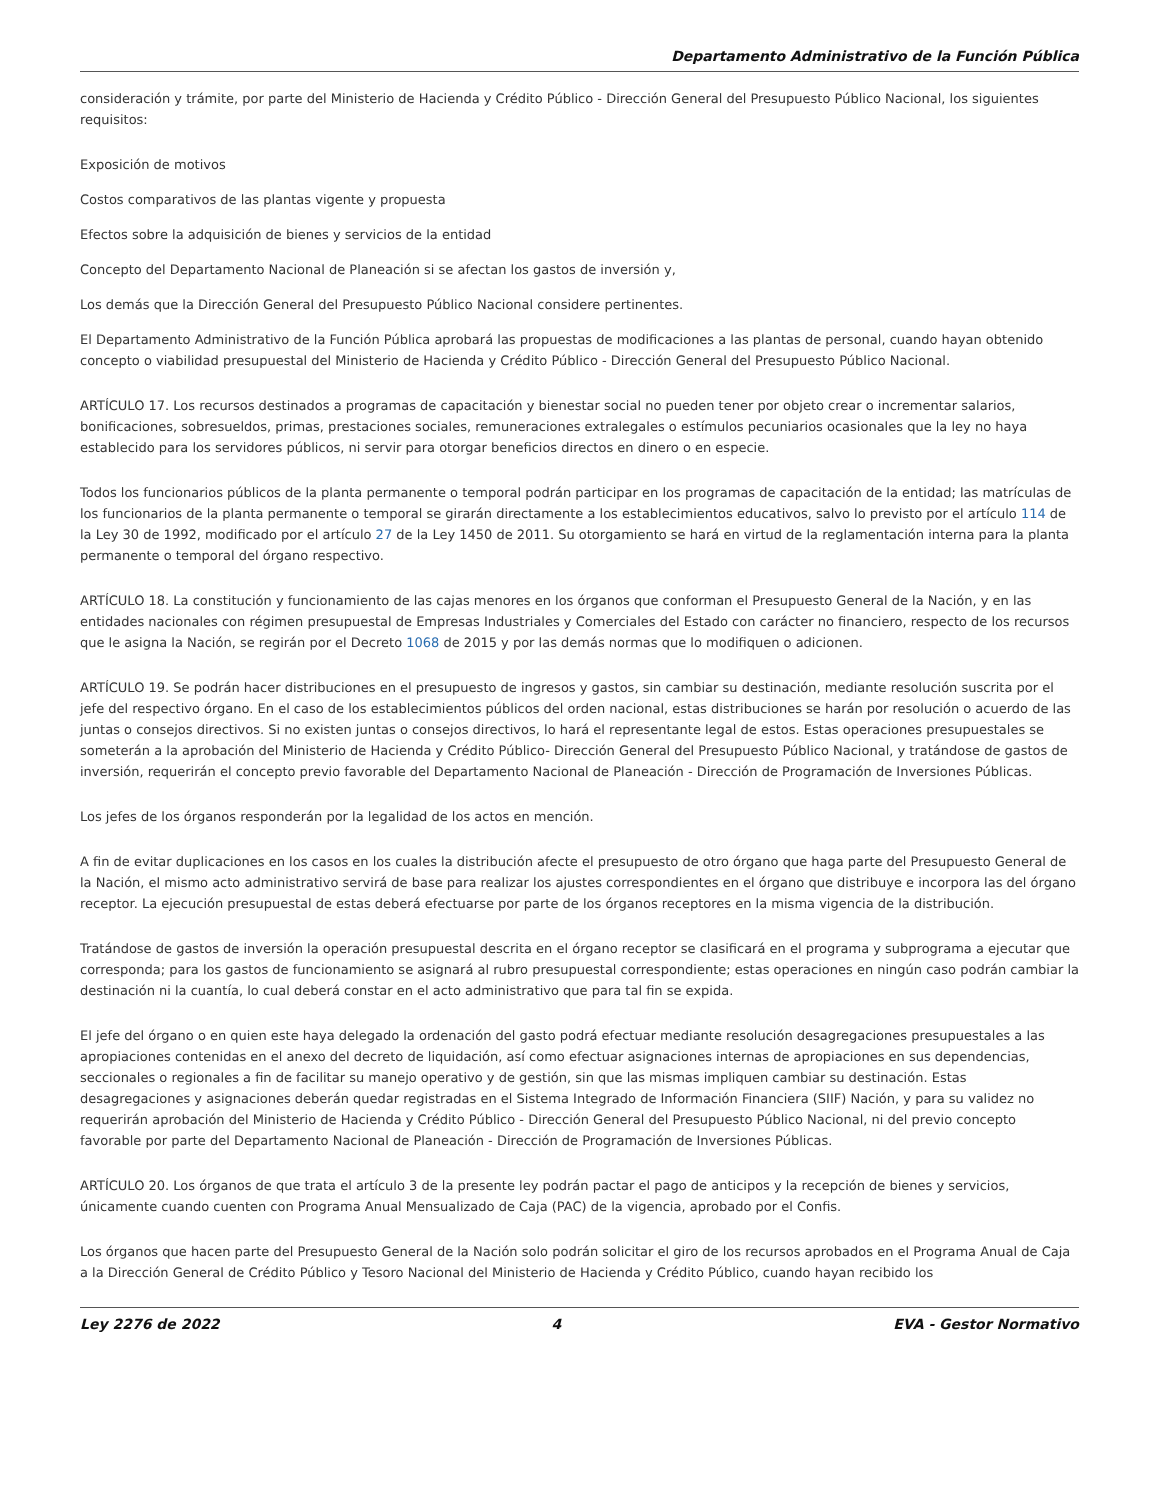Departamento Administrativo de la Función Pública
consideración y trámite, por parte del Ministerio de Hacienda y Crédito Público - Dirección General del Presupuesto Público Nacional, los siguientes requisitos:
Exposición de motivos
Costos comparativos de las plantas vigente y propuesta
Efectos sobre la adquisición de bienes y servicios de la entidad
Concepto del Departamento Nacional de Planeación si se afectan los gastos de inversión y,
Los demás que la Dirección General del Presupuesto Público Nacional considere pertinentes.
El Departamento Administrativo de la Función Pública aprobará las propuestas de modificaciones a las plantas de personal, cuando hayan obtenido concepto o viabilidad presupuestal del Ministerio de Hacienda y Crédito Público - Dirección General del Presupuesto Público Nacional.
ARTÍCULO 17. Los recursos destinados a programas de capacitación y bienestar social no pueden tener por objeto crear o incrementar salarios, bonificaciones, sobresueldos, primas, prestaciones sociales, remuneraciones extralegales o estímulos pecuniarios ocasionales que la ley no haya establecido para los servidores públicos, ni servir para otorgar beneficios directos en dinero o en especie.
Todos los funcionarios públicos de la planta permanente o temporal podrán participar en los programas de capacitación de la entidad; las matrículas de los funcionarios de la planta permanente o temporal se girarán directamente a los establecimientos educativos, salvo lo previsto por el artículo 114 de la Ley 30 de 1992, modificado por el artículo 27 de la Ley 1450 de 2011. Su otorgamiento se hará en virtud de la reglamentación interna para la planta permanente o temporal del órgano respectivo.
ARTÍCULO 18. La constitución y funcionamiento de las cajas menores en los órganos que conforman el Presupuesto General de la Nación, y en las entidades nacionales con régimen presupuestal de Empresas Industriales y Comerciales del Estado con carácter no financiero, respecto de los recursos que le asigna la Nación, se regirán por el Decreto 1068 de 2015 y por las demás normas que lo modifiquen o adicionen.
ARTÍCULO 19. Se podrán hacer distribuciones en el presupuesto de ingresos y gastos, sin cambiar su destinación, mediante resolución suscrita por el jefe del respectivo órgano. En el caso de los establecimientos públicos del orden nacional, estas distribuciones se harán por resolución o acuerdo de las juntas o consejos directivos. Si no existen juntas o consejos directivos, lo hará el representante legal de estos. Estas operaciones presupuestales se someterán a la aprobación del Ministerio de Hacienda y Crédito Público- Dirección General del Presupuesto Público Nacional, y tratándose de gastos de inversión, requerirán el concepto previo favorable del Departamento Nacional de Planeación - Dirección de Programación de Inversiones Públicas.
Los jefes de los órganos responderán por la legalidad de los actos en mención.
A fin de evitar duplicaciones en los casos en los cuales la distribución afecte el presupuesto de otro órgano que haga parte del Presupuesto General de la Nación, el mismo acto administrativo servirá de base para realizar los ajustes correspondientes en el órgano que distribuye e incorpora las del órgano receptor. La ejecución presupuestal de estas deberá efectuarse por parte de los órganos receptores en la misma vigencia de la distribución.
Tratándose de gastos de inversión la operación presupuestal descrita en el órgano receptor se clasificará en el programa y subprograma a ejecutar que corresponda; para los gastos de funcionamiento se asignará al rubro presupuestal correspondiente; estas operaciones en ningún caso podrán cambiar la destinación ni la cuantía, lo cual deberá constar en el acto administrativo que para tal fin se expida.
El jefe del órgano o en quien este haya delegado la ordenación del gasto podrá efectuar mediante resolución desagregaciones presupuestales a las apropiaciones contenidas en el anexo del decreto de liquidación, así como efectuar asignaciones internas de apropiaciones en sus dependencias, seccionales o regionales a fin de facilitar su manejo operativo y de gestión, sin que las mismas impliquen cambiar su destinación. Estas desagregaciones y asignaciones deberán quedar registradas en el Sistema Integrado de Información Financiera (SIIF) Nación, y para su validez no requerirán aprobación del Ministerio de Hacienda y Crédito Público - Dirección General del Presupuesto Público Nacional, ni del previo concepto favorable por parte del Departamento Nacional de Planeación - Dirección de Programación de Inversiones Públicas.
ARTÍCULO 20. Los órganos de que trata el artículo 3 de la presente ley podrán pactar el pago de anticipos y la recepción de bienes y servicios, únicamente cuando cuenten con Programa Anual Mensualizado de Caja (PAC) de la vigencia, aprobado por el Confis.
Los órganos que hacen parte del Presupuesto General de la Nación solo podrán solicitar el giro de los recursos aprobados en el Programa Anual de Caja a la Dirección General de Crédito Público y Tesoro Nacional del Ministerio de Hacienda y Crédito Público, cuando hayan recibido los
Ley 2276 de 2022 4 EVA - Gestor Normativo